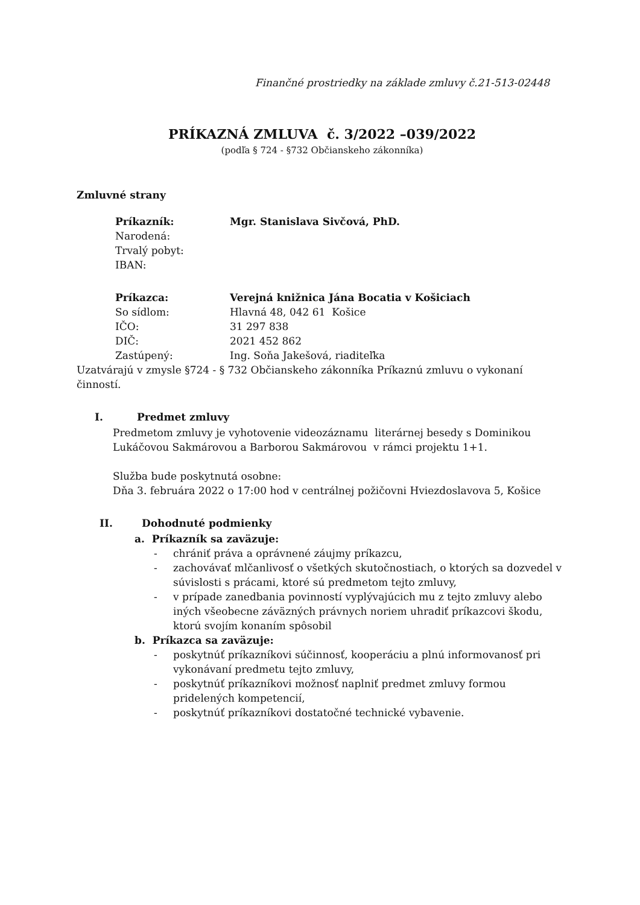Finančné prostriedky na základe zmluvy č.21-513-02448
PRÍKAZNÁ ZMLUVA č. 3/2022 –039/2022
(podľa § 724 - §732 Občianskeho zákonníka)
Zmluvné strany
| Príkazník: | Mgr. Stanislava Sivčová, PhD. |
| Narodená: | |
| Trvalý pobyt: | |
| IBAN: | |
| Príkazca: | Verejná knižnica Jána Bocatia v Košiciach |
| So sídlom: | Hlavná 48, 042 61 Košice |
| IČO: | 31 297 838 |
| DIČ: | 2021 452 862 |
| Zastúpený: | Ing. Soňa Jakešová, riaditeľka |
Uzatvárajú v zmysle §724 - § 732 Občianskeho zákonníka Príkaznú zmluvu o vykonaní činností.
I. Predmet zmluvy
Predmetom zmluvy je vyhotovenie videozáznamu literárnej besedy s Dominikou Lukáčovou Sakmárovou a Barborou Sakmárovou v rámci projektu 1+1.
Služba bude poskytnutá osobne:
Dňa 3. februára 2022 o 17:00 hod v centrálnej požičovni Hviezdoslavova 5, Košice
II. Dohodnuté podmienky
a. Príkazník sa zaväzuje:
- chrániť práva a oprávnené záujmy príkazcu,
- zachovávať mlčanlivosť o všetkých skutočnostiach, o ktorých sa dozvedel v súvislosti s prácami, ktoré sú predmetom tejto zmluvy,
- v prípade zanedbania povinností vyplývajúcich mu z tejto zmluvy alebo iných všeobecne záväzných právnych noriem uhradiť príkazcovi škodu, ktorú svojím konaním spôsobil
b. Príkazca sa zaväzuje:
- poskytnúť príkazníkovi súčinnosť, kooperáciu a plnú informovanosť pri vykonávaní predmetu tejto zmluvy,
- poskytnúť príkazníkovi možnosť naplniť predmet zmluvy formou pridelených kompetencií,
- poskytnúť príkazníkovi dostatočné technické vybavenie.